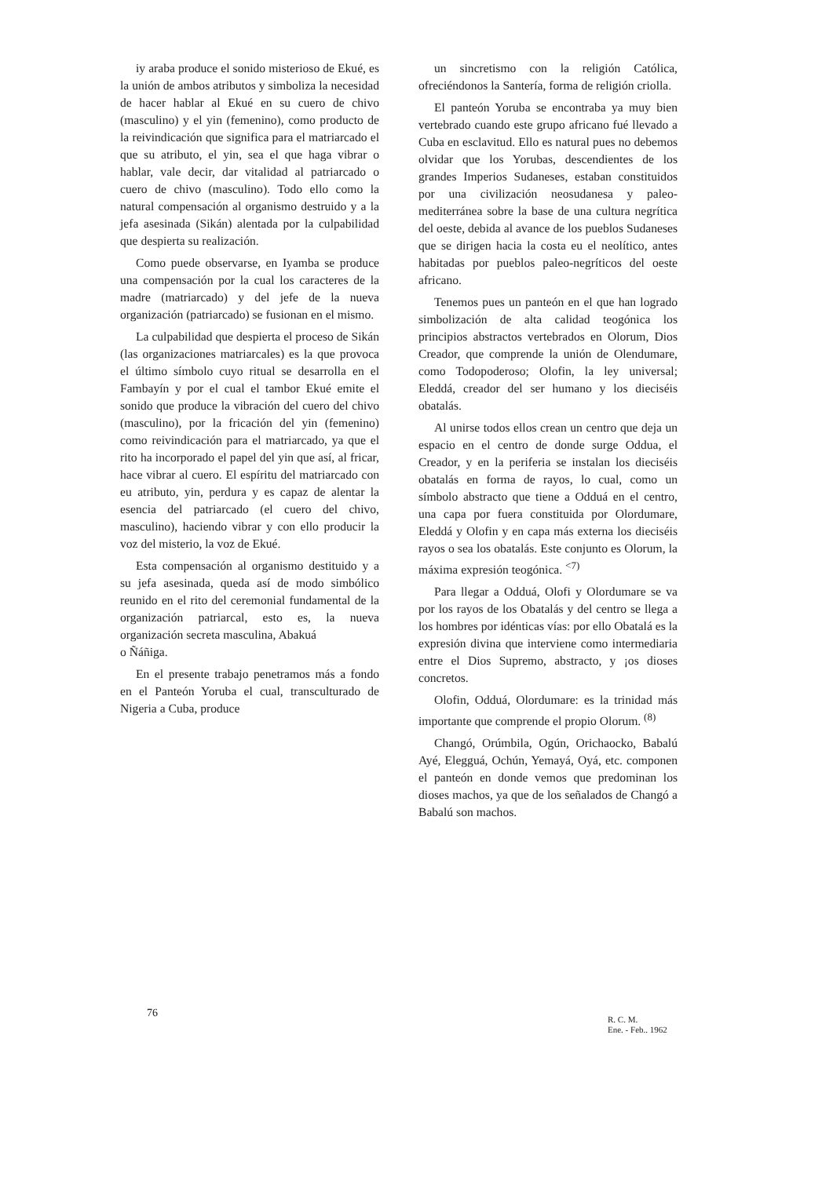iy araba produce el sonido misterioso de Ekué, es la unión de ambos atributos y simboliza la necesidad de hacer hablar al Ekué en su cuero de chivo (masculino) y el yin (femenino), como producto de la reivindicación que significa para el matriarcado el que su atributo, el yin, sea el que haga vibrar o hablar, vale decir, dar vitalidad al patriarcado o cuero de chivo (masculino). Todo ello como la natural compensación al organismo destruido y a la jefa asesinada (Sikán) alentada por la culpabilidad que despierta su realización.
Como puede observarse, en Iyamba se produce una compensación por la cual los caracteres de la madre (matriarcado) y del jefe de la nueva organización (patriarcado) se fusionan en el mismo.
La culpabilidad que despierta el proceso de Sikán (las organizaciones matriarcales) es la que provoca el último símbolo cuyo ritual se desarrolla en el Fambayín y por el cual el tambor Ekué emite el sonido que produce la vibración del cuero del chivo (masculino), por la fricación del yin (femenino) como reivindicación para el matriarcado, ya que el rito ha incorporado el papel del yin que así, al fricar, hace vibrar al cuero. El espíritu del matriarcado con eu atributo, yin, perdura y es capaz de alentar la esencia del patriarcado (el cuero del chivo, masculino), haciendo vibrar y con ello producir la voz del misterio, la voz de Ekué.
Esta compensación al organismo destituido y a su jefa asesinada, queda así de modo simbólico reunido en el rito del ceremonial fundamental de la organización patriarcal, esto es, la nueva organización secreta masculina, Abakuá
o Ñáñiga.
En el presente trabajo penetramos más a fondo en el Panteón Yoruba el cual, transculturado de Nigeria a Cuba, produce
un sincretismo con la religión Católica, ofreciéndonos la Santería, forma de religión criolla.
El panteón Yoruba se encontraba ya muy bien vertebrado cuando este grupo africano fué llevado a Cuba en esclavitud. Ello es natural pues no debemos olvidar que los Yorubas, descendientes de los grandes Imperios Sudaneses, estaban constituidos por una civilización neosudanesa y paleo-mediterránea sobre la base de una cultura negrítica del oeste, debida al avance de los pueblos Sudaneses que se dirigen hacia la costa eu el neolítico, antes habitadas por pueblos paleo-negríticos del oeste africano.
Tenemos pues un panteón en el que han logrado simbolización de alta calidad teogónica los principios abstractos vertebrados en Olorum, Dios Creador, que comprende la unión de Olendumare, como Todopoderoso; Olofin, la ley universal; Eleddá, creador del ser humano y los dieciséis obatalás.
Al unirse todos ellos crean un centro que deja un espacio en el centro de donde surge Oddua, el Creador, y en la periferia se instalan los dieciséis obatalás en forma de rayos, lo cual, como un símbolo abstracto que tiene a Odduá en el centro, una capa por fuera constituida por Olordumare, Eleddá y Olofin y en capa más externa los dieciséis rayos o sea los obatalás. Este conjunto es Olorum, la máxima expresión teogónica. <sup><7)</sup>
Para llegar a Odduá, Olofi y Olordumare se va por los rayos de los Obatalás y del centro se llega a los hombres por idénticas vías: por ello Obatalá es la expresión divina que interviene como intermediaria entre el Dios Supremo, abstracto, y ¡os dioses concretos.
Olofin, Odduá, Olordumare: es la trinidad más importante que comprende el propio Olorum. <sup>(8)</sup>
Changó, Orúmbila, Ogún, Orichaocko, Babalú Ayé, Elegguá, Ochún, Yemayá, Oyá, etc. componen el panteón en donde vemos que predominan los dioses machos, ya que de los señalados de Changó a Babalú son machos.
76
R. C. M.
Ene. - Feb.. 1962